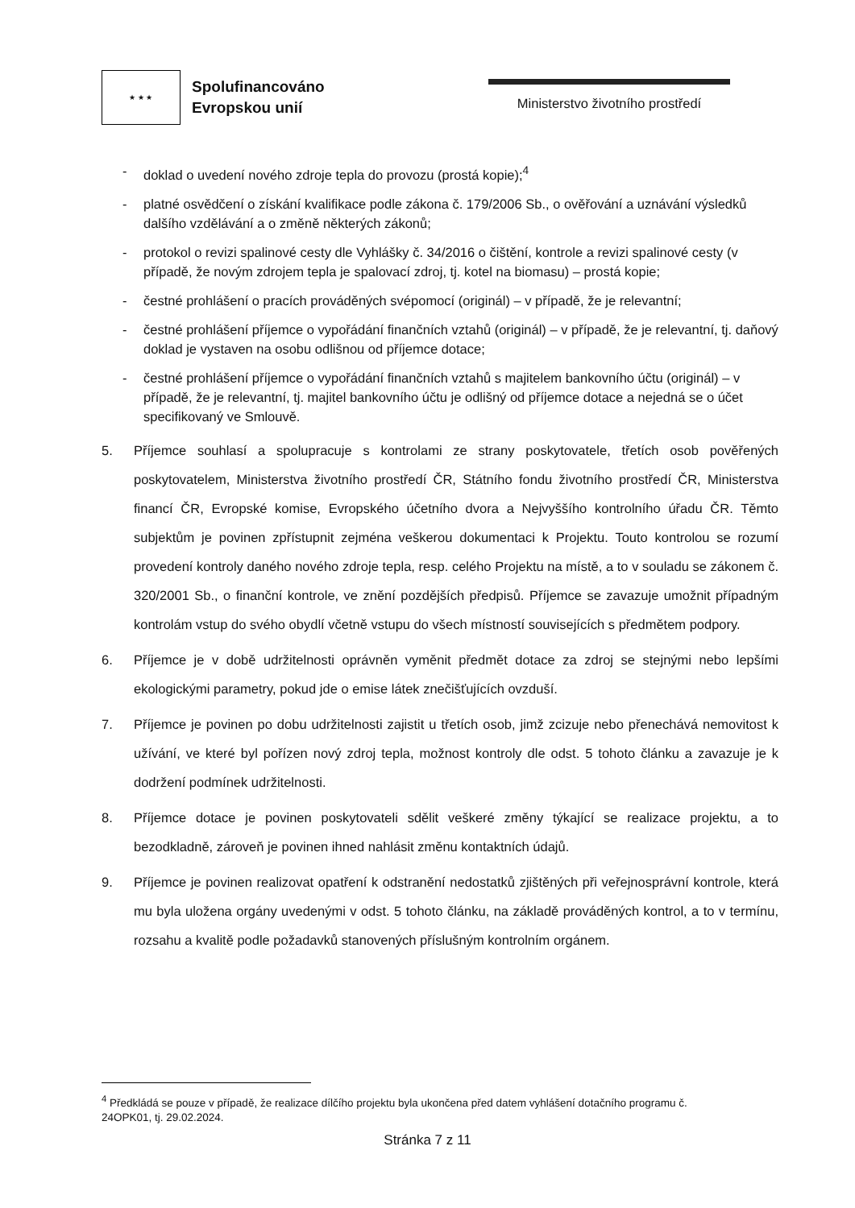★ ★ ★
Spolufinancováno
Evropskou unií
Ministerstvo životního prostředí
- doklad o uvedení nového zdroje tepla do provozu (prostá kopie);<sup>4</sup>
- platné osvědčení o získání kvalifikace podle zákona č. 179/2006 Sb., o ověřování a uznávání výsledků dalšího vzdělávání a o změně některých zákonů;
- protokol o revizi spalinové cesty dle Vyhlášky č. 34/2016 o čištění, kontrole a revizi spalinové cesty (v případě, že novým zdrojem tepla je spalovací zdroj, tj. kotel na biomasu) – prostá kopie;
- čestné prohlášení o pracích prováděných svépomocí (originál) – v případě, že je relevantní;
- čestné prohlášení příjemce o vypořádání finančních vztahů (originál) – v případě, že je relevantní, tj. daňový doklad je vystaven na osobu odlišnou od příjemce dotace;
- čestné prohlášení příjemce o vypořádání finančních vztahů s majitelem bankovního účtu (originál) – v případě, že je relevantní, tj. majitel bankovního účtu je odlišný od příjemce dotace a nejedná se o účet specifikovaný ve Smlouvě.
5. Příjemce souhlasí a spolupracuje s kontrolami ze strany poskytovatele, třetích osob pověřených poskytovatelem, Ministerstva životního prostředí ČR, Státního fondu životního prostředí ČR, Ministerstva financí ČR, Evropské komise, Evropského účetního dvora a Nejvyššího kontrolního úřadu ČR. Těmto subjektům je povinen zpřístupnit zejména veškerou dokumentaci k Projektu. Touto kontrolou se rozumí provedení kontroly daného nového zdroje tepla, resp. celého Projektu na místě, a to v souladu se zákonem č. 320/2001 Sb., o finanční kontrole, ve znění pozdějších předpisů. Příjemce se zavazuje umožnit případným kontrolám vstup do svého obydlí včetně vstupu do všech místností souvisejících s předmětem podpory.
6. Příjemce je v době udržitelnosti oprávněn vyměnit předmět dotace za zdroj se stejnými nebo lepšími ekologickými parametry, pokud jde o emise látek znečišťujících ovzduší.
7. Příjemce je povinen po dobu udržitelnosti zajistit u třetích osob, jimž zcizuje nebo přenechává nemovitost k užívání, ve které byl pořízen nový zdroj tepla, možnost kontroly dle odst. 5 tohoto článku a zavazuje je k dodržení podmínek udržitelnosti.
8. Příjemce dotace je povinen poskytovateli sdělit veškeré změny týkající se realizace projektu, a to bezodkladně, zároveň je povinen ihned nahlásit změnu kontaktních údajů.
9. Příjemce je povinen realizovat opatření k odstranění nedostatků zjištěných při veřejnosprávní kontrole, která mu byla uložena orgány uvedenými v odst. 5 tohoto článku, na základě prováděných kontrol, a to v termínu, rozsahu a kvalitě podle požadavků stanovených příslušným kontrolním orgánem.
<sup>4</sup> Předkládá se pouze v případě, že realizace dílčího projektu byla ukončena před datem vyhlášení dotačního programu č. 24OPK01, tj. 29.02.2024.
Stránka 7 z 11